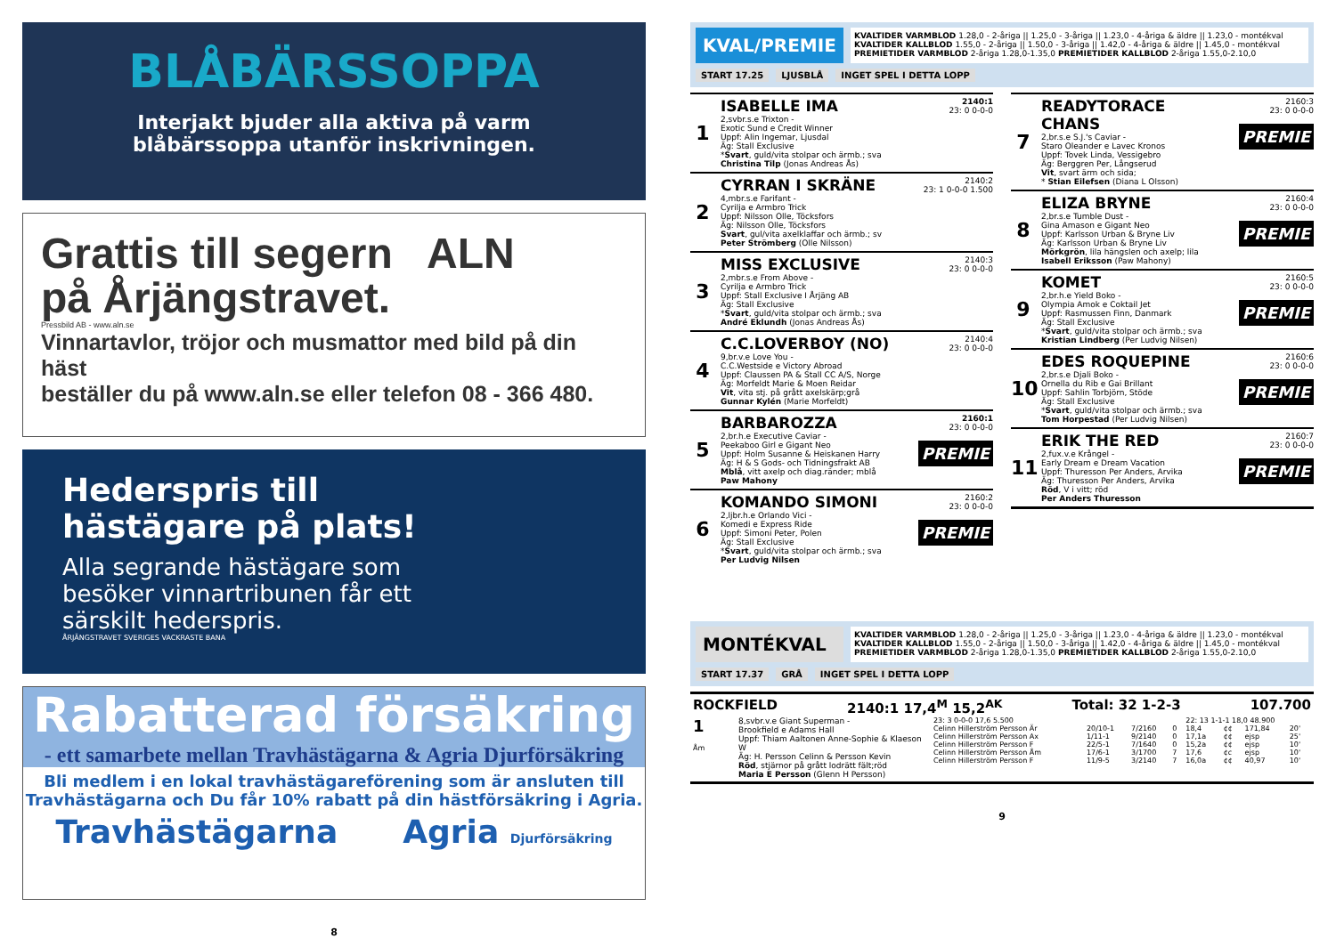BLÅBÄRSSOPPA
Interjakt bjuder alla aktiva på varm
blåbärssoppa utanför inskrivningen.
Grattis till segern ALN
på Årjängstravet.
Pressbild AB - www.aln.se
Vinnartavlor, tröjor och musmattor med bild på din häst
beställer du på www.aln.se eller telefon 08 - 366 480.
Hederspris till
hästägare på plats!
Alla segrande hästägare som
besöker vinnartribunen får ett
särskilt hederspris.
ÅRJÄNGSTRAVET SVERIGES VACKRASTE BANA
Rabatterad försäkring
- ett samarbete mellan Travhästägarna & Agria Djurförsäkring
Bli medlem i en lokal travhästägareförening som är ansluten till
Travhästägarna och Du får 10% rabatt på din hästförsäkring i Agria.
Travhästägarna Agria Djurförsäkring
8
KVAL/PREMIE
KVALTIDER VARMBLOD 1.28,0 - 2-åriga || 1.25,0 - 3-åriga || 1.23,0 - 4-åriga & äldre || 1.23,0 - montékval
KVALTIDER KALLBLOD 1.55,0 - 2-åriga || 1.50,0 - 3-åriga || 1.42,0 - 4-åriga & äldre || 1.45,0 - montékval
PREMIETIDER VARMBLOD 2-åriga 1.28,0-1.35,0 PREMIETIDER KALLBLOD 2-åriga 1.55,0-2.10,0
START 17.25 LJUSBLÅ INGET SPEL I DETTA LOPP
1
ISABELLE IMA
2,svbr.s.e Trixton -
Exotic Sund e Credit Winner
Uppf: Alin Ingemar, Ljusdal
Äg: Stall Exclusive
*Svart, guld/vita stolpar och ärmb.; sva
Christina Tilp (Jonas Andreas Ås)
2140:1
23: 0 0-0-0
2
CYRRAN I SKRÄNE
4,mbr.s.e Farifant -
Cyrilja e Armbro Trick
Uppf: Nilsson Olle, Töcksfors
Äg: Nilsson Olle, Töcksfors
Svart, gul/vita axelklaffar och ärmb.; sv
Peter Strömberg (Olle Nilsson)
2140:2
23: 1 0-0-0 1.500
3
MISS EXCLUSIVE
2,mbr.s.e From Above -
Cyrilja e Armbro Trick
Uppf: Stall Exclusive I Årjäng AB
Äg: Stall Exclusive
*Svart, guld/vita stolpar och ärmb.; sva
André Eklundh (Jonas Andreas Ås)
2140:3
23: 0 0-0-0
4
C.C.LOVERBOY (NO)
9,br.v.e Love You -
C.C.Westside e Victory Abroad
Uppf: Claussen PA & Stall CC A/S, Norge
Äg: Morfeldt Marie & Moen Reidar
Vit, vita stj. på grått axelskärp;grå
Gunnar Kylén (Marie Morfeldt)
2140:4
23: 0 0-0-0
5
BARBAROZZA
2,br.h.e Executive Caviar -
Peekaboo Girl e Gigant Neo
Uppf: Holm Susanne & Heiskanen Harry
Äg: H & S Gods- och Tidningsfrakt AB
Mblå, vitt axelp och diag.ränder; mblå
Paw Mahony
2160:1
23: 0 0-0-0
PREMIE
6
KOMANDO SIMONI
2,ljbr.h.e Orlando Vici -
Komedi e Express Ride
Uppf: Simoni Peter, Polen
Äg: Stall Exclusive
*Svart, guld/vita stolpar och ärmb.; sva
Per Ludvig Nilsen
2160:2
23: 0 0-0-0
PREMIE
7
READYTORACE CHANS
2,br.s.e S.J.'s Caviar -
Staro Oleander e Lavec Kronos
Uppf: Tovek Linda, Vessigebro
Äg: Berggren Per, Långserud
Vit, svart ärm och sida;
* Stian Eilefsen (Diana L Olsson)
2160:3
23: 0 0-0-0
PREMIE
8
ELIZA BRYNE
2,br.s.e Tumble Dust -
Gina Amason e Gigant Neo
Uppf: Karlsson Urban & Bryne Liv
Äg: Karlsson Urban & Bryne Liv
Mörkgrön, lila hängslen och axelp; lila
Isabell Eriksson (Paw Mahony)
2160:4
23: 0 0-0-0
PREMIE
9
KOMET
2,br.h.e Yield Boko -
Olympia Amok e Coktail Jet
Uppf: Rasmussen Finn, Danmark
Äg: Stall Exclusive
*Svart, guld/vita stolpar och ärmb.; sva
Kristian Lindberg (Per Ludvig Nilsen)
2160:5
23: 0 0-0-0
PREMIE
10
EDES ROQUEPINE
2,br.s.e Djali Boko -
Ornella du Rib e Gai Brillant
Uppf: Sahlin Torbjörn, Stöde
Äg: Stall Exclusive
*Svart, guld/vita stolpar och ärmb.; sva
Tom Horpestad (Per Ludvig Nilsen)
2160:6
23: 0 0-0-0
PREMIE
11
ERIK THE RED
2,fux.v.e Krångel -
Early Dream e Dream Vacation
Uppf: Thuresson Per Anders, Arvika
Äg: Thuresson Per Anders, Arvika
Röd, V i vitt; röd
Per Anders Thuresson
2160:7
23: 0 0-0-0
PREMIE
MONTÉKVAL
KVALTIDER VARMBLOD 1.28,0 - 2-åriga || 1.25,0 - 3-åriga || 1.23,0 - 4-åriga & äldre || 1.23,0 - montékval
KVALTIDER KALLBLOD 1.55,0 - 2-åriga || 1.50,0 - 3-åriga || 1.42,0 - 4-åriga & äldre || 1.45,0 - montékval
PREMIETIDER VARMBLOD 2-åriga 1.28,0-1.35,0 PREMIETIDER KALLBLOD 2-åriga 1.55,0-2.10,0
START 17.37 GRÅ INGET SPEL I DETTA LOPP
ROCKFIELD 2140:1 17,4<sup>M</sup> 15,2<sup>AK</sup> Total: 32 1-2-3 107.700
1
Åm
8,svbr.v.e Giant Superman -
Brookfield e Adams Hall
Uppf: Thiam Aaltonen Anne-Sophie & Klaeson W
Äg: H. Persson Celinn & Persson Kevin
Röd, stjärnor på grått lodrätt fält;röd
Maria E Persson (Glenn H Persson)
| 23: 3 0-0-0 17,6 5.500 | | | | 22: 13 1-1-1 18,0 48.900 | | | |
| Celinn Hillerström Persson Är | 20/10-1 | 7/2160 | 0 | 18,4 | ¢¢ | 171,84 | 20' |
| Celinn Hillerström Persson Ax | 1/11-1 | 9/2140 | 0 | 17,1a | ¢¢ | ejsp | 25' |
| Celinn Hillerström Persson F | 22/5-1 | 7/1640 | 0 | 15,2a | ¢¢ | ejsp | 10' |
| Celinn Hillerström Persson Åm | 17/6-1 | 3/1700 | 7 | 17,6 | ¢c | ejsp | 10' |
| Celinn Hillerström Persson F | 11/9-5 | 3/2140 | 7 | 16,0a | ¢¢ | 40,97 | 10' |
9